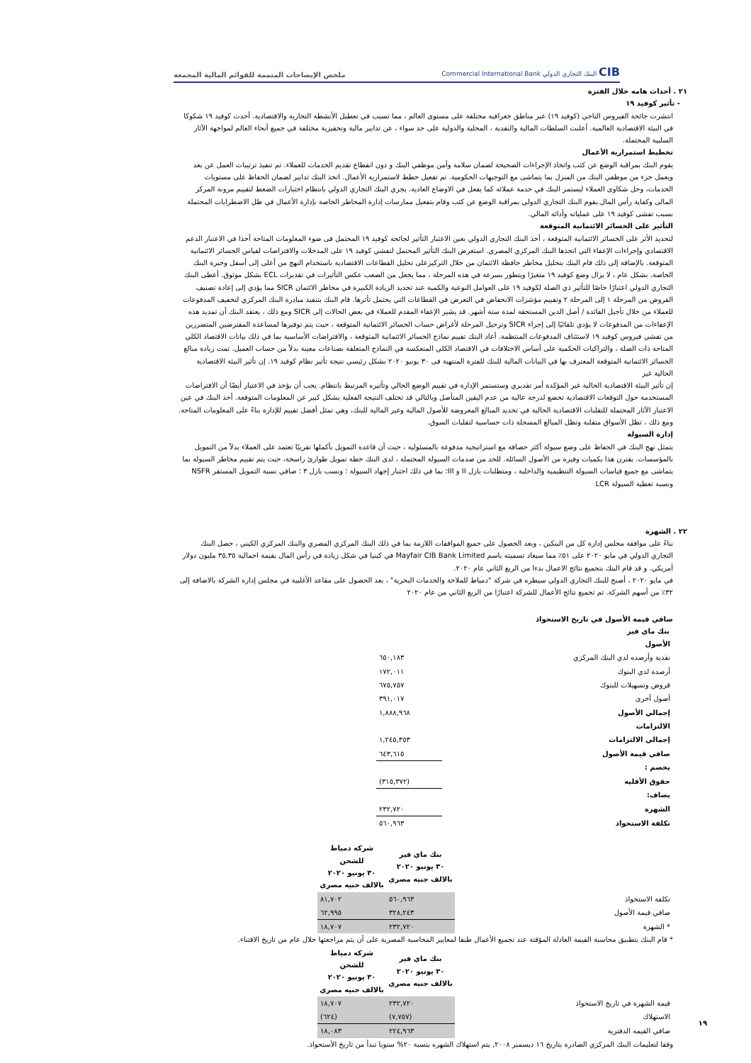CIB البنك التجاري الدولي Commercial International Bank
ملخص الإيضاحات المتممة للقوائم المالية المجمعة
٢١ . أحداث هامه خلال الفترة
- تأثير كوفيد ١٩
انتشرت جائحة الفيروس التاجي (كوفيد ١٩) عبر مناطق جغرافية مختلفة على مستوى العالم ، مما تسبب في تعطيل الأنشطة التجارية والاقتصادية. أحدث كوفيد ١٩ شكوكا في البيئة الاقتصادية العالمية. أعلنت السلطات المالية والنقدية ، المحلية والدولية على حد سواء ، عن تدابير مالية وتحفيزية مختلفة في جميع أنحاء العالم لمواجهة الآثار السلبية المحتملة.
تخطيط استمرارية الأعمال
يقوم البنك بمراقبة الوضع عن كثب واتخاذ الإجراءات الصحيحة لضمان سلامة وأمن موظفي البنك و دون انقطاع تقديم الخدمات للعملاء. تم تنفيذ ترتيبات العمل عن بعد ويعمل جزء من موظفي البنك من المنزل بما يتماشى مع التوجيهات الحكومية. تم تفعيل خطط لاستمرارية الأعمال. اتخذ البنك تدابير لضمان الحفاظ على مستويات الخدمات، وحل شكاوى العملاء ليستمر البنك في خدمة عملائه كما يفعل في الاوضاع العادية. يجري البنك التجاري الدولي بانتظام اختبارات الضغط لتقييم مرونة المركز المالى وكفاية رأس المال.يقوم البنك التجاري الدولي بمراقبة الوضع عن كثب وقام بتفعيل ممارسات إدارة المخاطر الخاصة بإدارة الأعمال في ظل الاضطرابات المحتملة بسبب تفشى كوفيد ١٩ على عملياته وأدائه المالي.
التأثير على الخسائر الائتمانية المتوقعة
لتحديد الأثر على الخسائر الائتمانية المتوقعة ، أخذ البنك التجاري الدولي بعين الاعتبار التأثير لجائحة كوفيد ١٩ المحتمل فى ضوء المعلومات المتاحة أخذا في الاعتبار الدعم الاقتصادي وإجراءات الإعفاء التي اتخذها البنك المركزي المصري. استعرض البنك التأثير المحتمل لتفشي كوفيد ١٩ على المدخلات والافتراضات لقياس الخسائر الائتمانية المتوقعة. بالإضافة إلى ذلك قام البنك بتحليل مخاطر حافظة الائتمان من خلال التركيزعلى تحليل القطاعات الاقتصادية باستخدام النهج من أعلى إلى أسفل وخبرة البنك الخاصة. بشكل عام ، لا يزال وضع كوفيد ١٩ متغيرًا ويتطور بسرعة في هذه المرحلة ، مما يجعل من الصعب عكس التأثيرات في تقديرات ECL بشكل موثوق. أعطى البنك التجاري الدولي اعتبارًا خاصًا للتأثير ذي الصلة لكوفيد ١٩ على العوامل النوعية والكمية عند تحديد الزيادة الكبيرة في مخاطر الائتمان SICR مما يؤدي إلى إعادة تصنيف القروض من المرحلة ١ إلى المرحلة ٢ وتقييم مؤشرات الانخفاض في التعرض في القطاعات التي يحتمل تأثرها. قام البنك بتنفيذ مبادرة البنك المركزي لتخفيف المدفوعات للعملاء من خلال تأجيل الفائدة / أصل الدين المستحقة لمدة ستة أشهر. قد يشير الإعفاء المقدم للعملاء في بعض الحالات إلى SICR ومع ذلك ، يعتقد البنك أن تمديد هذه الإعفاءات من المدفوعات لا يؤدي تلقائيًا إلى إجراء SICR وترحيل المرحلة لأغراض حساب الخسائر الائتمانية المتوقعة ، حيث يتم توفيرها لمساعدة المقترضين المتضررين من تفشي فيروس كوفيد ١٩ لاستئناف المدفوعات المنتظمة. أعاد البنك تقييم نماذج الخسائر الائتمانية المتوقعة ، والافتراضات الأساسية بما في ذلك بيانات الاقتصاد الكلي المتاحة ذات الصلة ، والتراكيات الحكمية على أساس الاختلافات في الاقتصاد الكلي المنعكسة في النماذج المتعلقة بصناعات معينة بدلاً من حساب العميل. تمت زيادة مبالغ الخسائر الائتمانية المتوقعة المعترف بها في البيانات المالية للبنك للفترة المنتهية فى ٣٠ يونيو ٢٠٢٠ بشكل رئيسي نتيجة تأثير نظام كوفيد ١٩. إن تأثير البيئة الاقتصادية الحالية غير
إن تأثير البيئة الاقتصادية الحالية غير المؤكدة أمر تقديري وستستمر الإدارة في تقييم الوضع الحالي وتأثيره المرتبط بانتظام. يجب أن يؤخذ في الاعتبار أيضًا أن الافتراضات المستخدمة حول التوقعات الاقتصادية تخضع لدرجة عالية من عدم اليقين المتأصل وبالتالي قد تختلف النتيجة الفعلية بشكل كبير عن المعلومات المتوقعة. أخذ البنك في عين الاعتبار الآثار المحتملة للتقلبات الاقتصادية الحالية في تحديد المبالغ المعروضة للأصول المالية وغير المالية للبنك، وهي تمثل أفضل تقييم للإدارة بناءً على المعلومات المتاحة. ومع ذلك ، تظل الأسواق متقلبة وتظل المبالغ المسجلة ذات حساسية لتقلبات السوق.
إدارة السيولة
يتمثل نهج البنك في الحفاظ على وضع سيولة أكثر حصافة مع استراتيجية مدفوعة بالمسئولية ، حيث أن قاعدة التمويل بأكملها تقريبًا تعتمد على العملاء بدلاً من التمويل بالمؤسسات. يقترن هذا بكميات وفيرة من الأصول السائلة. للحد من صدمات السيولة المحتملة ، لدى البنك خطة تمويل طوارئ راسخة، حيث يتم تقييم مخاطر السيولة بما يتماشى مع جميع قياسات السيولة التنظيمية والداخلية ، ومتطلبات بازل II و III؛ بما في ذلك اختبار إجهاد السيولة ؛ ونسب بازل ٣ ؛ صافي نسبة التمويل المستقر NSFR ونسبة تغطية السيولة LCR
٢٢ . الشهرة
بناءً على موافقة مجلس إدارة كل من البنكين ، وبعد الحصول على جميع الموافقات اللازمة بما في ذلك البنك المركزي المصري والبنك المركزي الكيني ، حصل البنك التجاري الدولي في مايو ٢٠٢٠ على ٥١٪ مما سيعاد تسميته باسم Mayfair CIB Bank Limited في كينيا في شكل زيادة في رأس المال بقيمة اجمالية ٣٥,٣٥ مليون دولار أمريكي. و قد قام البنك بتجميع نتائج الاعمال بدءا من الربع الثاني عام ٢٠٢٠.
في مايو ٢٠٢٠ ، أصبح للبنك التجاري الدولي سيطره في شركة "دمياط للملاحة والخدمات البحرية" ، بعد الحصول على مقاعد الأغلبية في مجلس إدارة الشركة بالاضافة إلى ٣٢٪ من أسهم الشركة. تم تجميع نتائج الأعمال للشركة اعتبارًا من الربع الثاني من عام ٢٠٢٠
صافي قيمة الأصول في تاريخ الاستحواذ
بنك ماي فير
| الأصول | | |
| نقدية وأرصده لدي البنك المركزي | | ٦٥٠,١٨٣ |
| أرصدة لدي البنوك | | ١٧٢,٠١١ |
| قروض وتسهيلات للبنوك | | ٦٧٥,٧٥٧ |
| أصول أخرى | | ٣٩١,٠١٧ |
| إجمالي الأصول | | ١,٨٨٨,٩٦٨ |
| الالتزامات | | |
| إجمالي الالتزامات | | ١,٢٤٥,٣٥٣ |
| صافي قيمة الأصول | | ٦٤٣,٦١٥ |
| يخصم : | | |
| حقوق الأقليه | | (٣١٥,٣٧٢) |
| يضاف: | | |
| الشهرة | | ٢٣٢,٧٢٠ |
| تكلفة الاستحواذ | | ٥٦٠,٩٦٣ |
| | بنك ماي فير ٣٠ يونيو ٢٠٢٠ بالالف جنيه مصري | شركه دمياط للشحن ٣٠ يونيو ٢٠٢٠ بالالف جنيه مصري |
| تكلفة الاستحواذ | ٥٦٠,٩٦٣ | ٨١,٧٠٢ |
| صافي قيمة الأصول | ٣٢٨,٢٤٣ | ٦٢,٩٩٥ |
| * الشهرة | ٢٣٢,٧٢٠ | ١٨,٧٠٧ |
* قام البنك بتطبيق محاسبة القيمة العادلة المؤقتة عند تجميع الأعمال طبقا لمعايير المحاسبة المصرية على أن يتم مراجعتها خلال عام من تاريخ الاقتناء.
| | بنك ماي فير ٣٠ يونيو ٢٠٢٠ بالالف جنيه مصري | شركه دمياط للشحن ٣٠ يونيو ٢٠٢٠ بالالف جنيه مصري |
| قيمة الشهرة في تاريخ الاستحواذ | ٢٣٢,٧٢٠ | ١٨,٧٠٧ |
| الاستهلاك | (٧,٧٥٧) | (٦٢٤) |
| صافي القيمه الدفترية | ٢٢٤,٩٦٣ | ١٨,٠٨٣ |
وفقا لتعليمات البنك المركزي الصادرة بتاريخ ١٦ ديسمبر ٢٠٠٨, يتم استهلاك الشهره بنسبة ٢٠% سنويا تبدأ من تاريخ الأستحواذ.
١٩